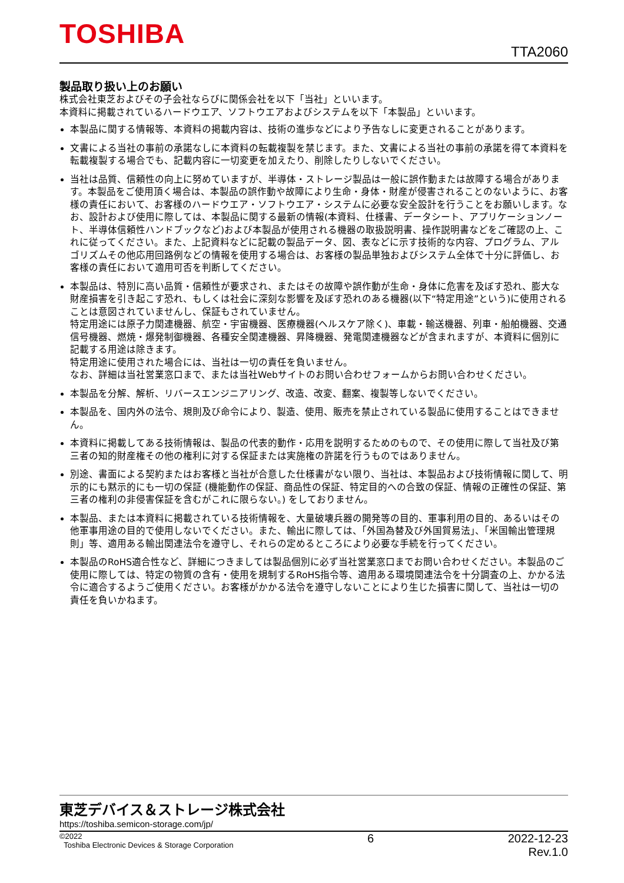TOSHIBA
TTA2060
製品取り扱い上のお願い
株式会社東芝およびその子会社ならびに関係会社を以下「当社」といいます。
本資料に掲載されているハードウエア、ソフトウエアおよびシステムを以下「本製品」といいます。
本製品に関する情報等、本資料の掲載内容は、技術の進歩などにより予告なしに変更されることがあります。
文書による当社の事前の承諾なしに本資料の転載複製を禁じます。また、文書による当社の事前の承諾を得て本資料を転載複製する場合でも、記載内容に一切変更を加えたり、削除したりしないでください。
当社は品質、信頼性の向上に努めていますが、半導体・ストレージ製品は一般に誤作動または故障する場合があります。本製品をご使用頂く場合は、本製品の誤作動や故障により生命・身体・財産が侵害されることのないように、お客様の責任において、お客様のハードウエア・ソフトウエア・システムに必要な安全設計を行うことをお願いします。なお、設計および使用に際しては、本製品に関する最新の情報(本資料、仕様書、データシート、アプリケーションノート、半導体信頼性ハンドブックなど)および本製品が使用される機器の取扱説明書、操作説明書などをご確認の上、これに従ってください。また、上記資料などに記載の製品データ、図、表などに示す技術的な内容、プログラム、アルゴリズムその他応用回路例などの情報を使用する場合は、お客様の製品単独およびシステム全体で十分に評価し、お客様の責任において適用可否を判断してください。
本製品は、特別に高い品質・信頼性が要求され、またはその故障や誤作動が生命・身体に危害を及ぼす恐れ、膨大な財産損害を引き起こす恐れ、もしくは社会に深刻な影響を及ぼす恐れのある機器(以下“特定用途”という)に使用されることは意図されていませんし、保証もされていません。
特定用途には原子力関連機器、航空・宇宙機器、医療機器(ヘルスケア除く)、車載・輸送機器、列車・船舶機器、交通信号機器、燃焼・爆発制御機器、各種安全関連機器、昇降機器、発電関連機器などが含まれますが、本資料に個別に記載する用途は除きます。
特定用途に使用された場合には、当社は一切の責任を負いません。
なお、詳細は当社営業窓口まで、または当社Webサイトのお問い合わせフォームからお問い合わせください。
本製品を分解、解析、リバースエンジニアリング、改造、改変、翻案、複製等しないでください。
本製品を、国内外の法令、規則及び命令により、製造、使用、販売を禁止されている製品に使用することはできません。
本資料に掲載してある技術情報は、製品の代表的動作・応用を説明するためのもので、その使用に際して当社及び第三者の知的財産権その他の権利に対する保証または実施権の許諾を行うものではありません。
別途、書面による契約またはお客様と当社が合意した仕様書がない限り、当社は、本製品および技術情報に関して、明示的にも黙示的にも一切の保証 (機能動作の保証、商品性の保証、特定目的への合致の保証、情報の正確性の保証、第三者の権利の非侵害保証を含むがこれに限らない。) をしておりません。
本製品、または本資料に掲載されている技術情報を、大量破壊兵器の開発等の目的、軍事利用の目的、あるいはその他軍事用途の目的で使用しないでください。また、輸出に際しては、「外国為替及び外国貿易法」、「米国輸出管理規則」等、適用ある輸出関連法令を遵守し、それらの定めるところにより必要な手続を行ってください。
本製品のRoHS適合性など、詳細につきましては製品個別に必ず当社営業窓口までお問い合わせください。本製品のご使用に際しては、特定の物質の含有・使用を規制するRoHS指令等、適用ある環境関連法令を十分調査の上、かかる法令に適合するようご使用ください。お客様がかかる法令を遵守しないことにより生じた損害に関して、当社は一切の責任を負いかねます。
東芝デバイス＆ストレージ株式会社
https://toshiba.semicon-storage.com/jp/
©2022
Toshiba Electronic Devices & Storage Corporation
6 2022-12-23
Rev.1.0